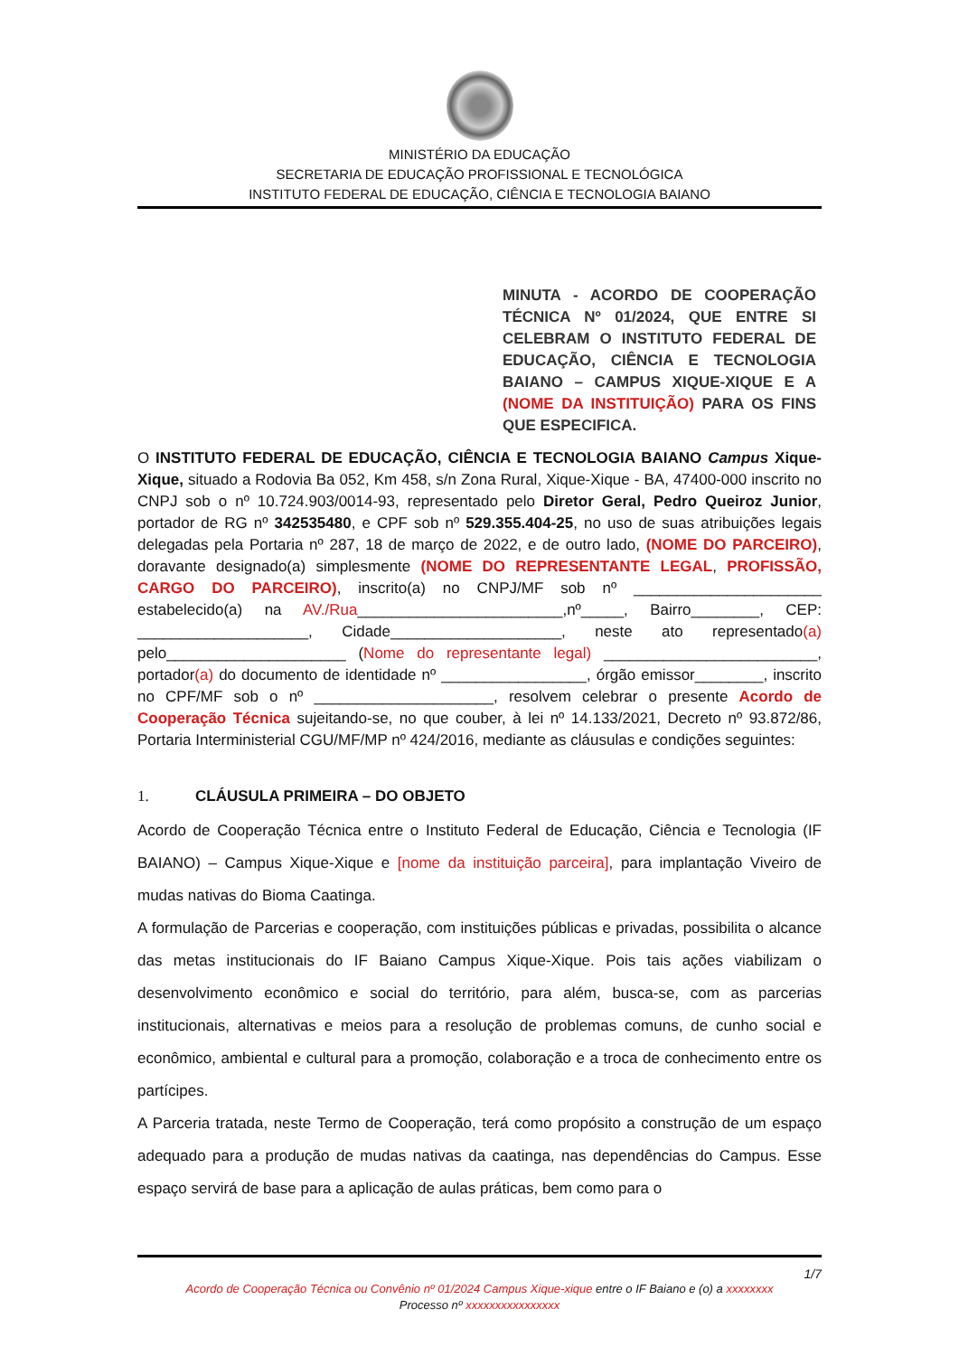MINISTÉRIO DA EDUCAÇÃO
SECRETARIA DE EDUCAÇÃO PROFISSIONAL E TECNOLÓGICA
INSTITUTO FEDERAL DE EDUCAÇÃO, CIÊNCIA E TECNOLOGIA BAIANO
MINUTA - ACORDO DE COOPERAÇÃO TÉCNICA Nº 01/2024, QUE ENTRE SI CELEBRAM O INSTITUTO FEDERAL DE EDUCAÇÃO, CIÊNCIA E TECNOLOGIA BAIANO – CAMPUS XIQUE-XIQUE E A (NOME DA INSTITUIÇÃO) PARA OS FINS QUE ESPECIFICA.
O INSTITUTO FEDERAL DE EDUCAÇÃO, CIÊNCIA E TECNOLOGIA BAIANO Campus Xique-Xique, situado a Rodovia Ba 052, Km 458, s/n Zona Rural, Xique-Xique - BA, 47400-000 inscrito no CNPJ sob o nº 10.724.903/0014-93, representado pelo Diretor Geral, Pedro Queiroz Junior, portador de RG nº 342535480, e CPF sob nº 529.355.404-25, no uso de suas atribuições legais delegadas pela Portaria nº 287, 18 de março de 2022, e de outro lado, (NOME DO PARCEIRO), doravante designado(a) simplesmente (NOME DO REPRESENTANTE LEGAL, PROFISSÃO, CARGO DO PARCEIRO), inscrito(a) no CNPJ/MF sob nº ______________________ estabelecido(a) na AV./Rua________________________,nº_____, Bairro________, CEP: ____________________, Cidade____________________, neste ato representado(a) pelo_____________________ (Nome do representante legal) _________________________, portador(a) do documento de identidade nº _________________, órgão emissor________, inscrito no CPF/MF sob o nº _____________________, resolvem celebrar o presente Acordo de Cooperação Técnica sujeitando-se, no que couber, à lei nº 14.133/2021, Decreto nº 93.872/86, Portaria Interministerial CGU/MF/MP nº 424/2016, mediante as cláusulas e condições seguintes:
1. CLÁUSULA PRIMEIRA – DO OBJETO
Acordo de Cooperação Técnica entre o Instituto Federal de Educação, Ciência e Tecnologia (IF BAIANO) – Campus Xique-Xique e [nome da instituição parceira], para implantação Viveiro de mudas nativas do Bioma Caatinga.
A formulação de Parcerias e cooperação, com instituições públicas e privadas, possibilita o alcance das metas institucionais do IF Baiano Campus Xique-Xique. Pois tais ações viabilizam o desenvolvimento econômico e social do território, para além, busca-se, com as parcerias institucionais, alternativas e meios para a resolução de problemas comuns, de cunho social e econômico, ambiental e cultural para a promoção, colaboração e a troca de conhecimento entre os partícipes.
A Parceria tratada, neste Termo de Cooperação, terá como propósito a construção de um espaço adequado para a produção de mudas nativas da caatinga, nas dependências do Campus. Esse espaço servirá de base para a aplicação de aulas práticas, bem como para o
1/7
Acordo de Cooperação Técnica ou Convênio nº 01/2024 Campus Xique-xique entre o IF Baiano e (o) a xxxxxxxx
Processo nº xxxxxxxxxxxxxxxx